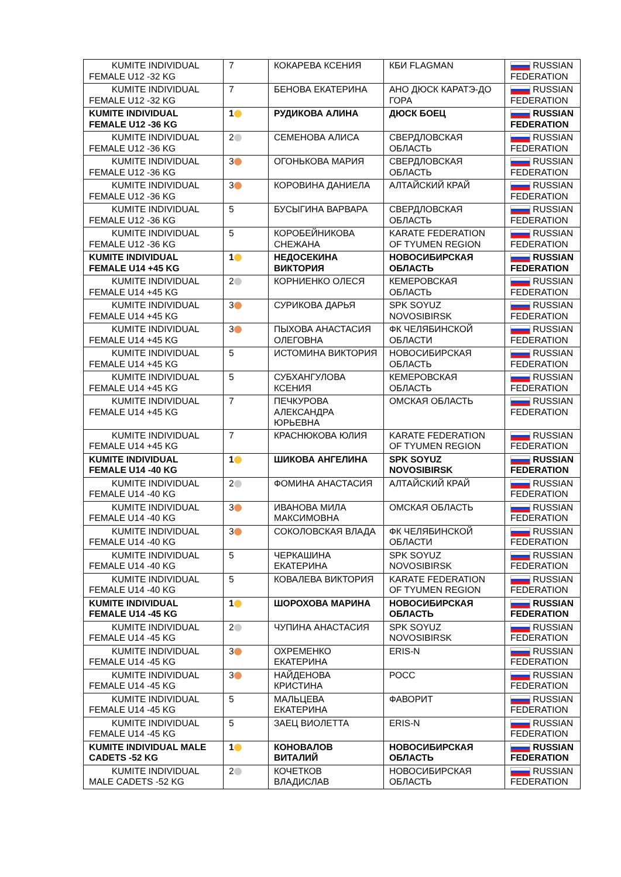| KUMITE INDIVIDUAL FEMALE U12 -32 KG | 7 | КОКАРЕВА КСЕНИЯ | КБИ FLAGMAN | RUSSIAN FEDERATION |
| KUMITE INDIVIDUAL FEMALE U12 -32 KG | 7 | БЕНОВА ЕКАТЕРИНА | АНО ДЮСК КАРАТЭ-ДО ГОРА | RUSSIAN FEDERATION |
| KUMITE INDIVIDUAL FEMALE U12 -36 KG | 1 | РУДИКОВА АЛИНА | ДЮСК БОЕЦ | RUSSIAN FEDERATION |
| KUMITE INDIVIDUAL FEMALE U12 -36 KG | 2 | СЕМЕНОВА АЛИСА | СВЕРДЛОВСКАЯ ОБЛАСТЬ | RUSSIAN FEDERATION |
| KUMITE INDIVIDUAL FEMALE U12 -36 KG | 3 | ОГОНЬКОВА МАРИЯ | СВЕРДЛОВСКАЯ ОБЛАСТЬ | RUSSIAN FEDERATION |
| KUMITE INDIVIDUAL FEMALE U12 -36 KG | 3 | КОРОВИНА ДАНИЕЛА | АЛТАЙСКИЙ КРАЙ | RUSSIAN FEDERATION |
| KUMITE INDIVIDUAL FEMALE U12 -36 KG | 5 | БУСЫГИНА ВАРВАРА | СВЕРДЛОВСКАЯ ОБЛАСТЬ | RUSSIAN FEDERATION |
| KUMITE INDIVIDUAL FEMALE U12 -36 KG | 5 | КОРОБЕЙНИКОВА СНЕЖАНА | KARATE FEDERATION OF TYUMEN REGION | RUSSIAN FEDERATION |
| KUMITE INDIVIDUAL FEMALE U14 +45 KG | 1 | НЕДОСЕКИНА ВИКТОРИЯ | НОВОСИБИРСКАЯ ОБЛАСТЬ | RUSSIAN FEDERATION |
| KUMITE INDIVIDUAL FEMALE U14 +45 KG | 2 | КОРНИЕНКО ОЛЕСЯ | КЕМЕРОВСКАЯ ОБЛАСТЬ | RUSSIAN FEDERATION |
| KUMITE INDIVIDUAL FEMALE U14 +45 KG | 3 | СУРИКОВА ДАРЬЯ | SPK SOYUZ NOVOSIBIRSK | RUSSIAN FEDERATION |
| KUMITE INDIVIDUAL FEMALE U14 +45 KG | 3 | ПЫХОВА АНАСТАСИЯ ОЛЕГОВНА | ФК ЧЕЛЯБИНСКОЙ ОБЛАСТИ | RUSSIAN FEDERATION |
| KUMITE INDIVIDUAL FEMALE U14 +45 KG | 5 | ИСТОМИНА ВИКТОРИЯ | НОВОСИБИРСКАЯ ОБЛАСТЬ | RUSSIAN FEDERATION |
| KUMITE INDIVIDUAL FEMALE U14 +45 KG | 5 | СУБХАНГУЛОВА КСЕНИЯ | КЕМЕРОВСКАЯ ОБЛАСТЬ | RUSSIAN FEDERATION |
| KUMITE INDIVIDUAL FEMALE U14 +45 KG | 7 | ПЕЧКУРОВА АЛЕКСАНДРА ЮРЬЕВНА | ОМСКАЯ ОБЛАСТЬ | RUSSIAN FEDERATION |
| KUMITE INDIVIDUAL FEMALE U14 +45 KG | 7 | КРАСНЮКОВА ЮЛИЯ | KARATE FEDERATION OF TYUMEN REGION | RUSSIAN FEDERATION |
| KUMITE INDIVIDUAL FEMALE U14 -40 KG | 1 | ШИКОВА АНГЕЛИНА | SPK SOYUZ NOVOSIBIRSK | RUSSIAN FEDERATION |
| KUMITE INDIVIDUAL FEMALE U14 -40 KG | 2 | ФОМИНА АНАСТАСИЯ | АЛТАЙСКИЙ КРАЙ | RUSSIAN FEDERATION |
| KUMITE INDIVIDUAL FEMALE U14 -40 KG | 3 | ИВАНОВА МИЛА МАКСИМОВНА | ОМСКАЯ ОБЛАСТЬ | RUSSIAN FEDERATION |
| KUMITE INDIVIDUAL FEMALE U14 -40 KG | 3 | СОКОЛОВСКАЯ ВЛАДА | ФК ЧЕЛЯБИНСКОЙ ОБЛАСТИ | RUSSIAN FEDERATION |
| KUMITE INDIVIDUAL FEMALE U14 -40 KG | 5 | ЧЕРКАШИНА ЕКАТЕРИНА | SPK SOYUZ NOVOSIBIRSK | RUSSIAN FEDERATION |
| KUMITE INDIVIDUAL FEMALE U14 -40 KG | 5 | КОВАЛЕВА ВИКТОРИЯ | KARATE FEDERATION OF TYUMEN REGION | RUSSIAN FEDERATION |
| KUMITE INDIVIDUAL FEMALE U14 -45 KG | 1 | ШОРОХОВА МАРИНА | НОВОСИБИРСКАЯ ОБЛАСТЬ | RUSSIAN FEDERATION |
| KUMITE INDIVIDUAL FEMALE U14 -45 KG | 2 | ЧУПИНА АНАСТАСИЯ | SPK SOYUZ NOVOSIBIRSK | RUSSIAN FEDERATION |
| KUMITE INDIVIDUAL FEMALE U14 -45 KG | 3 | ОХРЕМЕНКО ЕКАТЕРИНА | ERIS-N | RUSSIAN FEDERATION |
| KUMITE INDIVIDUAL FEMALE U14 -45 KG | 3 | НАЙДЕНОВА КРИСТИНА | РОСС | RUSSIAN FEDERATION |
| KUMITE INDIVIDUAL FEMALE U14 -45 KG | 5 | МАЛЬЦЕВА ЕКАТЕРИНА | ФАВОРИТ | RUSSIAN FEDERATION |
| KUMITE INDIVIDUAL FEMALE U14 -45 KG | 5 | ЗАЕЦ ВИОЛЕТТА | ERIS-N | RUSSIAN FEDERATION |
| KUMITE INDIVIDUAL MALE CADETS -52 KG | 1 | КОНОВАЛОВ ВИТАЛИЙ | НОВОСИБИРСКАЯ ОБЛАСТЬ | RUSSIAN FEDERATION |
| KUMITE INDIVIDUAL MALE CADETS -52 KG | 2 | КОЧЕТКОВ ВЛАДИСЛАВ | НОВОСИБИРСКАЯ ОБЛАСТЬ | RUSSIAN FEDERATION |